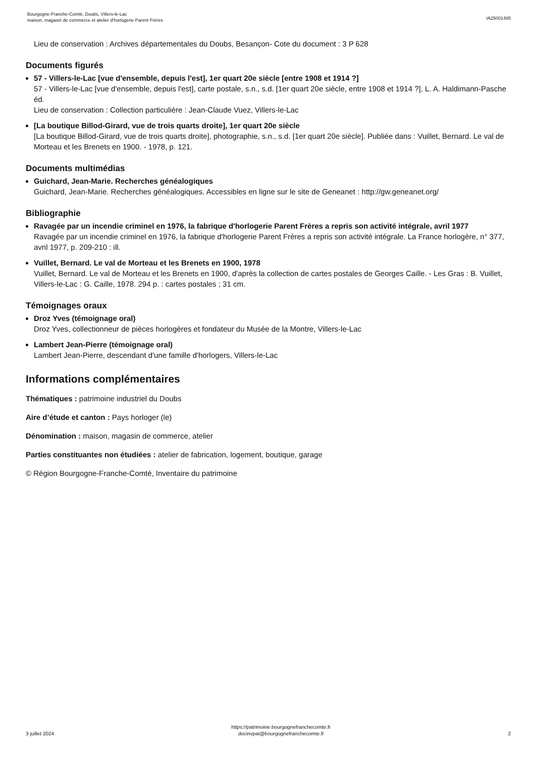Bourgogne-Franche-Comté, Doubs, Villers-le-Lac
maison, magasin de commerce et atelier d'horlogerie Parent Frères
IA25001485
Lieu de conservation : Archives départementales du Doubs, Besançon- Cote du document : 3 P 628
Documents figurés
57 - Villers-le-Lac [vue d'ensemble, depuis l'est], 1er quart 20e siècle [entre 1908 et 1914 ?]
57 - Villers-le-Lac [vue d'ensemble, depuis l'est], carte postale, s.n., s.d. [1er quart 20e siècle, entre 1908 et 1914 ?], L. A. Haldimann-Pasche éd.
Lieu de conservation : Collection particulière : Jean-Claude Vuez, Villers-le-Lac
[La boutique Billod-Girard, vue de trois quarts droite], 1er quart 20e siècle
[La boutique Billod-Girard, vue de trois quarts droite], photographie, s.n., s.d. [1er quart 20e siècle]. Publiée dans : Vuillet, Bernard. Le val de Morteau et les Brenets en 1900. - 1978, p. 121.
Documents multimédias
Guichard, Jean-Marie. Recherches généalogiques
Guichard, Jean-Marie. Recherches généalogiques. Accessibles en ligne sur le site de Geneanet : http://gw.geneanet.org/
Bibliographie
Ravagée par un incendie criminel en 1976, la fabrique d'horlogerie Parent Frères a repris son activité intégrale, avril 1977
Ravagée par un incendie criminel en 1976, la fabrique d'horlogerie Parent Frères a repris son activité intégrale. La France horlogère, n° 377, avril 1977, p. 209-210 : ill.
Vuillet, Bernard. Le val de Morteau et les Brenets en 1900, 1978
Vuillet, Bernard. Le val de Morteau et les Brenets en 1900, d'après la collection de cartes postales de Georges Caille. - Les Gras : B. Vuillet, Villers-le-Lac : G. Caille, 1978. 294 p. : cartes postales ; 31 cm.
Témoignages oraux
Droz Yves (témoignage oral)
Droz Yves, collectionneur de pièces horlogères et fondateur du Musée de la Montre, Villers-le-Lac
Lambert Jean-Pierre (témoignage oral)
Lambert Jean-Pierre, descendant d'une famille d'horlogers, Villers-le-Lac
Informations complémentaires
Thématiques : patrimoine industriel du Doubs
Aire d’étude et canton : Pays horloger (le)
Dénomination : maison, magasin de commerce, atelier
Parties constituantes non étudiées : atelier de fabrication, logement, boutique, garage
© Région Bourgogne-Franche-Comté, Inventaire du patrimoine
3 juillet 2024
https://patrimoine.bourgognefranchecomte.fr
docinvpat@bourgognefranchecomte.fr
2